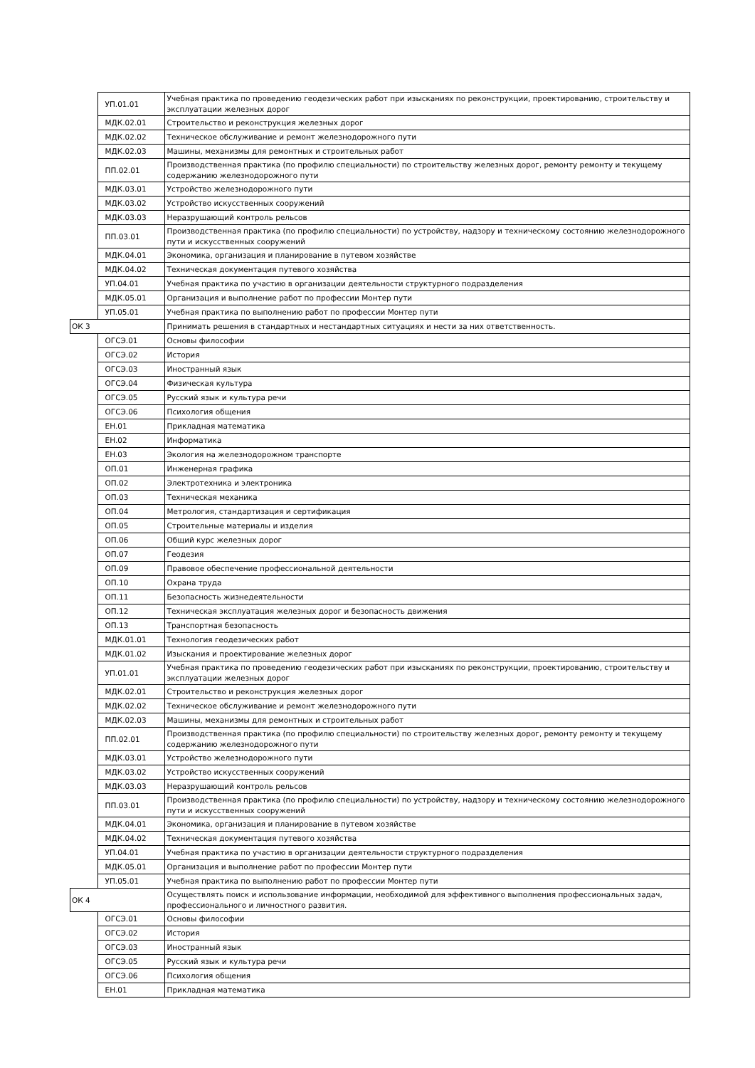| | УП.01.01 | Учебная практика по проведению геодезических работ при изысканиях по реконструкции, проектированию, строительству и эксплуатации железных дорог |
| | МДК.02.01 | Строительство и реконструкция железных дорог |
| | МДК.02.02 | Техническое обслуживание и ремонт железнодорожного пути |
| | МДК.02.03 | Машины, механизмы для ремонтных и строительных работ |
| | ПП.02.01 | Производственная практика (по профилю специальности) по строительству железных дорог, ремонту ремонту и текущему содержанию железнодорожного пути |
| | МДК.03.01 | Устройство железнодорожного пути |
| | МДК.03.02 | Устройство искусственных сооружений |
| | МДК.03.03 | Неразрушающий контроль рельсов |
| | ПП.03.01 | Производственная практика (по профилю специальности) по устройству, надзору и техническому состоянию железнодорожного пути и искусственных сооружений |
| | МДК.04.01 | Экономика, организация и планирование в путевом хозяйстве |
| | МДК.04.02 | Техническая документация путевого хозяйства |
| | УП.04.01 | Учебная практика по участию в организации деятельности структурного подразделения |
| | МДК.05.01 | Организация и выполнение работ по профессии Монтер пути |
| | УП.05.01 | Учебная практика по выполнению работ по профессии Монтер пути |
| ОК 3 | | Принимать решения в стандартных и нестандартных ситуациях и нести за них ответственность. |
| | ОГСЭ.01 | Основы философии |
| | ОГСЭ.02 | История |
| | ОГСЭ.03 | Иностранный язык |
| | ОГСЭ.04 | Физическая культура |
| | ОГСЭ.05 | Русский язык и культура речи |
| | ОГСЭ.06 | Психология общения |
| | ЕН.01 | Прикладная математика |
| | ЕН.02 | Информатика |
| | ЕН.03 | Экология на железнодорожном транспорте |
| | ОП.01 | Инженерная графика |
| | ОП.02 | Электротехника и электроника |
| | ОП.03 | Техническая механика |
| | ОП.04 | Метрология, стандартизация и сертификация |
| | ОП.05 | Строительные материалы и изделия |
| | ОП.06 | Общий курс железных дорог |
| | ОП.07 | Геодезия |
| | ОП.09 | Правовое обеспечение профессиональной деятельности |
| | ОП.10 | Охрана труда |
| | ОП.11 | Безопасность жизнедеятельности |
| | ОП.12 | Техническая эксплуатация железных дорог и безопасность движения |
| | ОП.13 | Транспортная безопасность |
| | МДК.01.01 | Технология геодезических работ |
| | МДК.01.02 | Изыскания и проектирование железных дорог |
| | УП.01.01 | Учебная практика по проведению геодезических работ при изысканиях по реконструкции, проектированию, строительству и эксплуатации железных дорог |
| | МДК.02.01 | Строительство и реконструкция железных дорог |
| | МДК.02.02 | Техническое обслуживание и ремонт железнодорожного пути |
| | МДК.02.03 | Машины, механизмы для ремонтных и строительных работ |
| | ПП.02.01 | Производственная практика (по профилю специальности) по строительству железных дорог, ремонту ремонту и текущему содержанию железнодорожного пути |
| | МДК.03.01 | Устройство железнодорожного пути |
| | МДК.03.02 | Устройство искусственных сооружений |
| | МДК.03.03 | Неразрушающий контроль рельсов |
| | ПП.03.01 | Производственная практика (по профилю специальности) по устройству, надзору и техническому состоянию железнодорожного пути и искусственных сооружений |
| | МДК.04.01 | Экономика, организация и планирование в путевом хозяйстве |
| | МДК.04.02 | Техническая документация путевого хозяйства |
| | УП.04.01 | Учебная практика по участию в организации деятельности структурного подразделения |
| | МДК.05.01 | Организация и выполнение работ по профессии Монтер пути |
| | УП.05.01 | Учебная практика по выполнению работ по профессии Монтер пути |
| ОК 4 | | Осуществлять поиск и использование информации, необходимой для эффективного выполнения профессиональных задач, профессионального и личностного развития. |
| | ОГСЭ.01 | Основы философии |
| | ОГСЭ.02 | История |
| | ОГСЭ.03 | Иностранный язык |
| | ОГСЭ.05 | Русский язык и культура речи |
| | ОГСЭ.06 | Психология общения |
| | ЕН.01 | Прикладная математика |